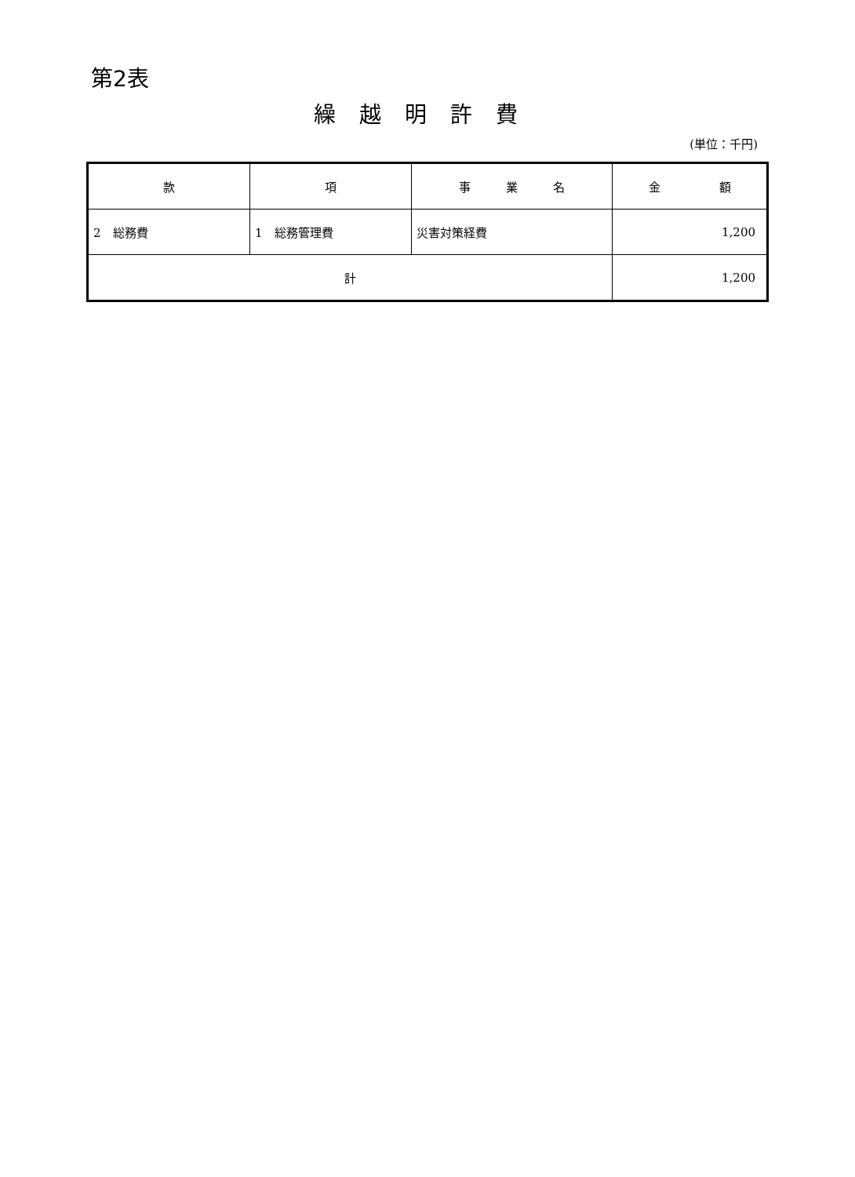第2表
繰越明許費
(単位：千円)
| 款 | 項 | 事 業 名 | 金 額 |
| --- | --- | --- | --- |
| 2 総務費 | 1 総務管理費 | 災害対策経費 | 1,200 |
| 計 | | | 1,200 |